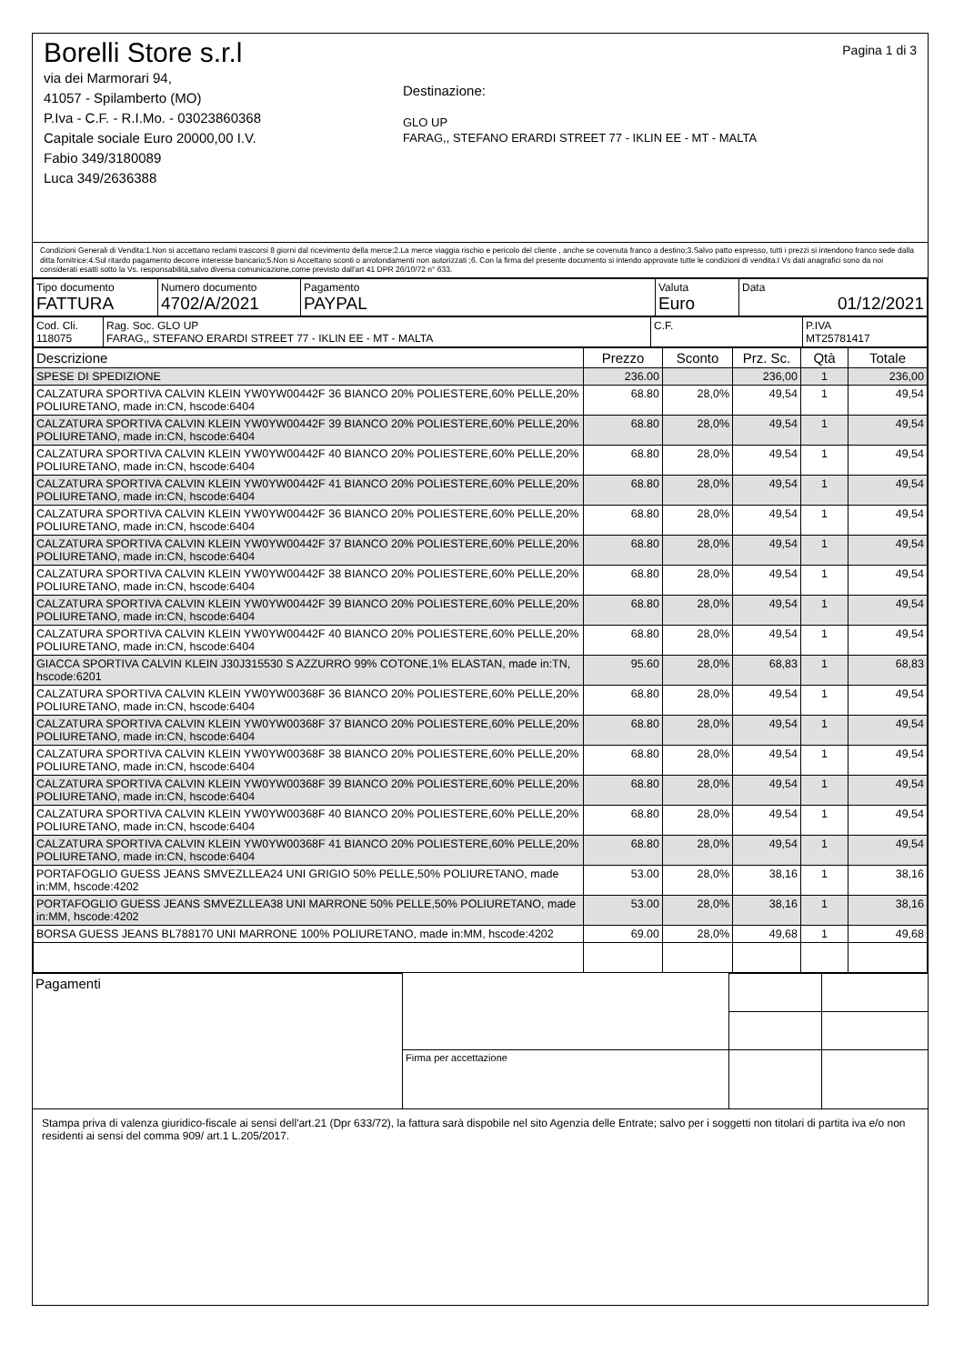Borelli Store s.r.l
via dei Marmorari 94,
41057 - Spilamberto (MO)
P.Iva - C.F. - R.I.Mo. - 03023860368
Capitale sociale Euro 20000,00 I.V.
Fabio 349/3180089
Luca 349/2636388
Destinazione:
GLO UP
FARAG,, STEFANO ERARDI STREET 77 - IKLIN EE - MT - MALTA
Pagina 1 di 3
Condizioni Generali di Vendita:1.Non si accettano reclami trascorsi 8 giorni dal ricevimento della merce;2.La merce viaggia rischio e pericolo del cliente , anche se covenuta franco a destino;3.Salvo patto espresso, tutti i prezzi si intendono franco sede dalla ditta fornitrice;4.Sul ritardo pagamento decorre interesse bancario;5.Non si Accettano sconti o arrotondamenti non autorizzati ;6. Con la firma del presente documento si intendo approvate tutte le condizioni di vendita.I Vs dati anagrafici sono da noi considerati esatti sotto la Vs. responsabilità,salvo diversa comunicazione,come previsto dall'art 41 DPR 26/10/72 n° 633.
| Tipo documento FATTURA | Numero documento 4702/A/2021 | Pagamento PAYPAL | Valuta Euro | Data 01/12/2021 |
| Cod. Cli. 118075 | Rag. Soc. GLO UP FARAG,, STEFANO ERARDI STREET 77 - IKLIN EE - MT - MALTA | C.F. | P.IVA MT25781417 |
| Descrizione | Prezzo | Sconto | Prz. Sc. | Qtà | Totale |
| --- | --- | --- | --- | --- | --- |
| SPESE DI SPEDIZIONE | 236.00 | | 236,00 | 1 | 236,00 |
| CALZATURA SPORTIVA CALVIN KLEIN YW0YW00442F 36 BIANCO 20% POLIESTERE,60% PELLE,20% POLIURETANO, made in:CN, hscode:6404 | 68.80 | 28,0% | 49,54 | 1 | 49,54 |
| CALZATURA SPORTIVA CALVIN KLEIN YW0YW00442F 39 BIANCO 20% POLIESTERE,60% PELLE,20% POLIURETANO, made in:CN, hscode:6404 | 68.80 | 28,0% | 49,54 | 1 | 49,54 |
| CALZATURA SPORTIVA CALVIN KLEIN YW0YW00442F 40 BIANCO 20% POLIESTERE,60% PELLE,20% POLIURETANO, made in:CN, hscode:6404 | 68.80 | 28,0% | 49,54 | 1 | 49,54 |
| CALZATURA SPORTIVA CALVIN KLEIN YW0YW00442F 41 BIANCO 20% POLIESTERE,60% PELLE,20% POLIURETANO, made in:CN, hscode:6404 | 68.80 | 28,0% | 49,54 | 1 | 49,54 |
| CALZATURA SPORTIVA CALVIN KLEIN YW0YW00442F 36 BIANCO 20% POLIESTERE,60% PELLE,20% POLIURETANO, made in:CN, hscode:6404 | 68.80 | 28,0% | 49,54 | 1 | 49,54 |
| CALZATURA SPORTIVA CALVIN KLEIN YW0YW00442F 37 BIANCO 20% POLIESTERE,60% PELLE,20% POLIURETANO, made in:CN, hscode:6404 | 68.80 | 28,0% | 49,54 | 1 | 49,54 |
| CALZATURA SPORTIVA CALVIN KLEIN YW0YW00442F 38 BIANCO 20% POLIESTERE,60% PELLE,20% POLIURETANO, made in:CN, hscode:6404 | 68.80 | 28,0% | 49,54 | 1 | 49,54 |
| CALZATURA SPORTIVA CALVIN KLEIN YW0YW00442F 39 BIANCO 20% POLIESTERE,60% PELLE,20% POLIURETANO, made in:CN, hscode:6404 | 68.80 | 28,0% | 49,54 | 1 | 49,54 |
| CALZATURA SPORTIVA CALVIN KLEIN YW0YW00442F 40 BIANCO 20% POLIESTERE,60% PELLE,20% POLIURETANO, made in:CN, hscode:6404 | 68.80 | 28,0% | 49,54 | 1 | 49,54 |
| GIACCA SPORTIVA CALVIN KLEIN J30J315530 S AZZURRO 99% COTONE,1% ELASTAN, made in:TN, hscode:6201 | 95.60 | 28,0% | 68,83 | 1 | 68,83 |
| CALZATURA SPORTIVA CALVIN KLEIN YW0YW00368F 36 BIANCO 20% POLIESTERE,60% PELLE,20% POLIURETANO, made in:CN, hscode:6404 | 68.80 | 28,0% | 49,54 | 1 | 49,54 |
| CALZATURA SPORTIVA CALVIN KLEIN YW0YW00368F 37 BIANCO 20% POLIESTERE,60% PELLE,20% POLIURETANO, made in:CN, hscode:6404 | 68.80 | 28,0% | 49,54 | 1 | 49,54 |
| CALZATURA SPORTIVA CALVIN KLEIN YW0YW00368F 38 BIANCO 20% POLIESTERE,60% PELLE,20% POLIURETANO, made in:CN, hscode:6404 | 68.80 | 28,0% | 49,54 | 1 | 49,54 |
| CALZATURA SPORTIVA CALVIN KLEIN YW0YW00368F 39 BIANCO 20% POLIESTERE,60% PELLE,20% POLIURETANO, made in:CN, hscode:6404 | 68.80 | 28,0% | 49,54 | 1 | 49,54 |
| CALZATURA SPORTIVA CALVIN KLEIN YW0YW00368F 40 BIANCO 20% POLIESTERE,60% PELLE,20% POLIURETANO, made in:CN, hscode:6404 | 68.80 | 28,0% | 49,54 | 1 | 49,54 |
| CALZATURA SPORTIVA CALVIN KLEIN YW0YW00368F 41 BIANCO 20% POLIESTERE,60% PELLE,20% POLIURETANO, made in:CN, hscode:6404 | 68.80 | 28,0% | 49,54 | 1 | 49,54 |
| PORTAFOGLIO GUESS JEANS SMVEZLLEA24 UNI GRIGIO 50% PELLE,50% POLIURETANO, made in:MM, hscode:4202 | 53.00 | 28,0% | 38,16 | 1 | 38,16 |
| PORTAFOGLIO GUESS JEANS SMVEZLLEA38 UNI MARRONE 50% PELLE,50% POLIURETANO, made in:MM, hscode:4202 | 53.00 | 28,0% | 38,16 | 1 | 38,16 |
| BORSA GUESS JEANS BL788170 UNI MARRONE 100% POLIURETANO, made in:MM, hscode:4202 | 69.00 | 28,0% | 49,68 | 1 | 49,68 |
| Pagamenti | | | |
| | Firma per accettazione | | |
Stampa priva di valenza giuridico-fiscale ai sensi dell'art.21 (Dpr 633/72), la fattura sarà dispobile nel sito Agenzia delle Entrate; salvo per i soggetti non titolari di partita iva e/o non residenti ai sensi del comma 909/ art.1 L.205/2017.